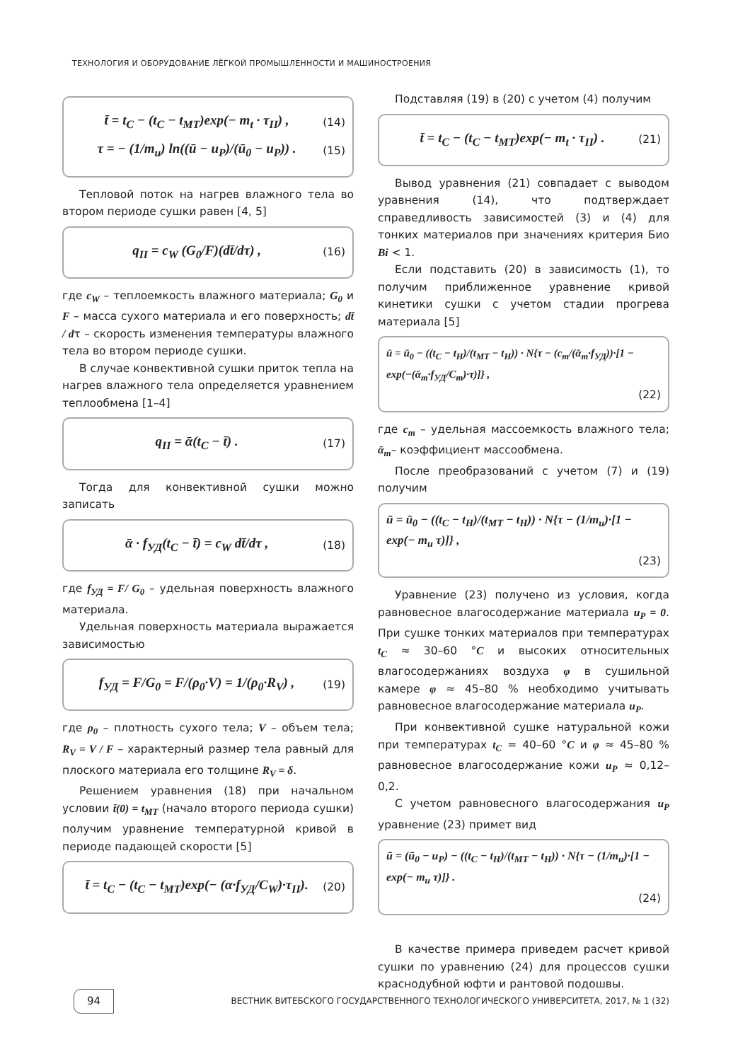ТЕХНОЛОГИЯ И ОБОРУДОВАНИЕ ЛЁГКОЙ ПРОМЫШЛЕННОСТИ И МАШИНОСТРОЕНИЯ
t̄ = t<sub>C</sub> − (t<sub>C</sub> − t<sub>MT</sub>)exp(− m<sub>t</sub> · τ<sub>II</sub>) , (14)
τ = − (1/m<sub>u</sub>) ln((ū − u<sub>P</sub>)/(ū<sub>0</sub> − u<sub>P</sub>)) . (15)
Тепловой поток на нагрев влажного тела во втором периоде сушки равен [4, 5]
q<sub>II</sub> = c<sub>W</sub> (G<sub>0</sub>/F)(dt̄/dτ) , (16)
где c<sub>W</sub> – теплоемкость влажного материала; G<sub>0</sub> и F – масса сухого материала и его поверхность; dt̄ / dτ – скорость изменения температуры влажного тела во втором периоде сушки.
В случае конвективной сушки приток тепла на нагрев влажного тела определяется уравнением теплообмена [1–4]
q<sub>II</sub> = ᾱ(t<sub>C</sub> − t̄) . (17)
Тогда для конвективной сушки можно записать
ᾱ · f<sub>УД</sub>(t<sub>C</sub> − t̄) = c<sub>W</sub> dt̄/dτ , (18)
где f<sub>УД</sub> = F/ G<sub>0</sub> – удельная поверхность влажного материала.
Удельная поверхность материала выражается зависимостью
f<sub>УД</sub> = F/G<sub>0</sub> = F/(ρ<sub>0</sub>·V) = 1/(ρ<sub>0</sub>·R<sub>V</sub>) , (19)
где ρ<sub>0</sub> – плотность сухого тела; V – объем тела; R<sub>V</sub> = V / F – характерный размер тела равный для плоского материала его толщине R<sub>V</sub> = δ.
Решением уравнения (18) при начальном условии t̄(0) = t<sub>MT</sub> (начало второго периода сушки) получим уравнение температурной кривой в периоде падающей скорости [5]
t̄ = t<sub>C</sub> − (t<sub>C</sub> − t<sub>MT</sub>)exp(− (α·f<sub>УД</sub>/C<sub>W</sub>)·τ<sub>II</sub>). (20)
Подставляя (19) в (20) с учетом (4) получим
t̄ = t<sub>C</sub> − (t<sub>C</sub> − t<sub>MT</sub>)exp(− m<sub>t</sub> · τ<sub>II</sub>) . (21)
Вывод уравнения (21) совпадает с выводом уравнения (14), что подтверждает справедливость зависимостей (3) и (4) для тонких материалов при значениях критерия Био Bi < 1.
Если подставить (20) в зависимость (1), то получим приближенное уравнение кривой кинетики сушки с учетом стадии прогрева материала [5]
ū = ū<sub>0</sub> − ((t<sub>C</sub> − t<sub>H</sub>)/(t<sub>MT</sub> − t<sub>H</sub>)) · N{τ − (c<sub>m</sub>/(ᾱ<sub>m</sub>·f<sub>УД</sub>))·[1 − exp(−(ᾱ<sub>m</sub>·f<sub>УД</sub>/C<sub>m</sub>)·τ)]} ,
(22)
где c<sub>m</sub> – удельная массоемкость влажного тела; ᾱ<sub>m</sub>– коэффициент массообмена.
После преобразований с учетом (7) и (19) получим
ū = ū<sub>0</sub> − ((t<sub>C</sub> − t<sub>H</sub>)/(t<sub>MT</sub> − t<sub>H</sub>)) · N{τ − (1/m<sub>u</sub>)·[1 − exp(− m<sub>u</sub> τ)]} ,
(23)
Уравнение (23) получено из условия, когда равновесное влагосодержание материала u<sub>P</sub> = 0. При сушке тонких материалов при температурах t<sub>C</sub> ≈ 30–60 °C и высоких относительных влагосодержаниях воздуха φ в сушильной камере φ ≈ 45–80 % необходимо учитывать равновесное влагосодержание материала u<sub>P</sub>.
При конвективной сушке натуральной кожи при температурах t<sub>C</sub> = 40–60 °C и φ ≈ 45–80 % равновесное влагосодержание кожи u<sub>P</sub> ≈ 0,12–0,2.
С учетом равновесного влагосодержания u<sub>P</sub> уравнение (23) примет вид
ū = (ū<sub>0</sub> − u<sub>P</sub>) − ((t<sub>C</sub> − t<sub>H</sub>)/(t<sub>MT</sub> − t<sub>H</sub>)) · N{τ − (1/m<sub>u</sub>)·[1 − exp(− m<sub>u</sub> τ)]} .
(24)
В качестве примера приведем расчет кривой сушки по уравнению (24) для процессов сушки краснодубной юфти и рантовой подошвы.
94 ВЕСТНИК ВИТЕБСКОГО ГОСУДАРСТВЕННОГО ТЕХНОЛОГИЧЕСКОГО УНИВЕРСИТЕТА, 2017, № 1 (32)